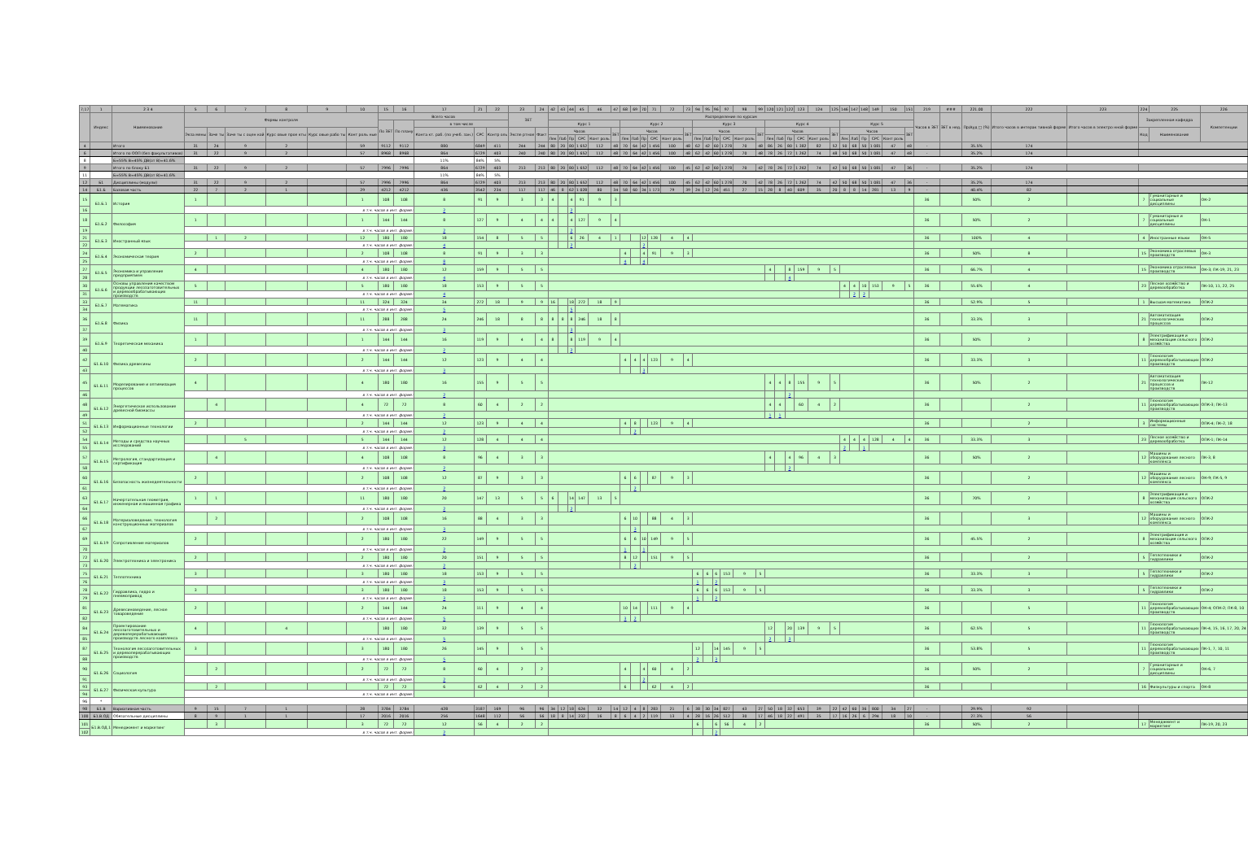| 7;17 | 1 | 2 3 4 | 5 | 6 | 7 | 8 | 9 | 10 | 15 | 16 | 17 | 21 | 22 | 23 | 24 | 42 | 43 | 44 | 45 | 46 | 47 | 68 | 69 | 70 | 71 | 72 | 73 | 94 | 95 | 96 | 97 | 98 | 99 | 120 | 121 | 122 | 123 | 124 | 125 | 146 | 147 | 148 | 149 | 150 | 151 | 219 | ### | 221.00 | 222 | 223 | 224 | 225 | 226 |
| | Индекс | Наименование | Формы контроля | | | | | | Всего часов | | | | | ЗЕТ | | Распределение по курсам | | | | | | | | | | | | | | | | | | | | | | | | | | | | | | Часов в ЗЕТ | ЗЕТ в нед. | Пр/Ауд □ (%) | Итого часов в интерак тивной форме | Итого часов в электро нной форме | Закрепленная кафедра | | Компетенции |
| | | | | | | | | | По ЗЕТ | По плану | в том числе | | | | | Курс 1 | | | | | | Курс 2 | | | | | | Курс 3 | | | | | | Курс 4 | | | | | | Курс 5 | | | | | | | | | | | | | |
| | | | Экза мены | Заче ты | Заче ты с оцен кой | Курс овые прое кты | Курс овые рабо ты | Конт роль ные | | | Конта кт. раб. (по учеб. зан.) | СРС | Контр оль | Экспе ртное | Факт | Часов | | | | | ЗЕТ | Часов | | | | | ЗЕТ | Часов | | | | | ЗЕТ | Часов | | | | | ЗЕТ | Часов | | | | | ЗЕТ | | | | | | Код | Наименование | |
| | | | | | | | | | | | | | | | | Лек | Лаб | Пр | СРС | Конт роль | | Лек | Лаб | Пр | СРС | Конт роль | | Лек | Лаб | Пр | СРС | Конт роль | | Лек | Лаб | Пр | СРС | Конт роль | | Лек | Лаб | Пр | СРС | Конт роль | | | | | | | | | |
| 4 | | Итого | 31 | 24 | 9 | 2 | | 59 | 9112 | 9112 | 880 | 6849 | 411 | 244 | 244 | 80 | 20 | 80 | 1 652 | 112 | 48 | 70 | 64 | 42 | 1 456 | 100 | 48 | 62 | 42 | 60 | 1 278 | 70 | 48 | 86 | 26 | 80 | 1 382 | 82 | 52 | 50 | 68 | 50 | 1 081 | 47 | 48 | - | | 35.5% | 174 | | | | |
| 6 | | Итого по ООП (без факультативов) | 31 | 22 | 9 | 2 | | 57 | 8968 | 8968 | 864 | 6729 | 403 | 240 | 240 | 80 | 20 | 80 | 1 652 | 112 | 48 | 70 | 64 | 42 | 1 456 | 100 | 48 | 62 | 42 | 60 | 1 278 | 70 | 48 | 78 | 26 | 72 | 1 262 | 74 | 48 | 50 | 68 | 50 | 1 081 | 47 | 48 | - | | 35.2% | 174 | | | | |
| 8 | | Б=55% В=45% ДВ(от В)=41.6% | | | | | | | | | 11% | 84% | 5% | | | | | | | | | | | | | | | | | | | | | | | | | | | | | | | | | | | | | | | | |
| 9 | | Итого по блоку Б1 | 31 | 22 | 9 | 2 | | 57 | 7996 | 7996 | 864 | 6729 | 403 | 213 | 213 | 80 | 20 | 80 | 1 652 | 112 | 48 | 70 | 64 | 42 | 1 456 | 100 | 45 | 62 | 42 | 60 | 1 278 | 70 | 42 | 78 | 26 | 72 | 1 262 | 74 | 42 | 50 | 68 | 50 | 1 081 | 47 | 36 | - | | 35.2% | 174 | | | | |
| 11 | | Б=55% В=45% ДВ(от В)=41.6% | | | | | | | | | 11% | 84% | 5% | | | | | | | | | | | | | | | | | | | | | | | | | | | | | | | | | | | | | | | | |
| 12 | Б1 | Дисциплины (модули) | 31 | 22 | 9 | 2 | | 57 | 7996 | 7996 | 864 | 6729 | 403 | 213 | 213 | 80 | 20 | 80 | 1 652 | 112 | 48 | 70 | 64 | 42 | 1 456 | 100 | 45 | 62 | 42 | 60 | 1 278 | 70 | 42 | 78 | 26 | 72 | 1 262 | 74 | 42 | 50 | 68 | 50 | 1 081 | 47 | 36 | - | | 35.2% | 174 | | | | |
| 14 | Б1.Б | Базовая часть | 22 | 7 | 2 | 1 | | 29 | 4212 | 4212 | 436 | 3542 | 234 | 117 | 117 | 46 | 8 | 62 | 1 028 | 80 | 34 | 58 | 60 | 34 | 1 173 | 79 | 39 | 24 | 12 | 26 | 451 | 27 | 15 | 28 | 8 | 40 | 609 | 35 | 20 | 8 | 8 | 14 | 281 | 13 | 9 | - | | 40.4% | 82 | | | | |
| 15 | Б1.Б.1 | История | 1 | | | | | 1 | 108 | 108 | 8 | 91 | 9 | 3 | 3 | 4 | | 4 | 91 | 9 | 3 | | | | | | | | | | | | | | | | | | | | | | | | | 36 | | 50% | 2 | | 7 | Гуманитарные и социальные дисциплины | ОК-2 |
| 16 | | | в т.ч. часов в инт. форме: | | | | | | | | 2 | | | | | | | 2 | | | | | | | | | | | | | | | | | | | | | | | | | | | | | | | | | | | |
| 18 | Б1.Б.2 | Философия | 1 | | | | | 1 | 144 | 144 | 8 | 127 | 9 | 4 | 4 | 4 | | 4 | 127 | 9 | 4 | | | | | | | | | | | | | | | | | | | | | | | | | 36 | | 50% | 2 | | 7 | Гуманитарные и социальные дисциплины | ОК-1 |
| 19 | | | в т.ч. часов в инт. форме: | | | | | | | | 2 | | | | | | | 2 | | | | | | | | | | | | | | | | | | | | | | | | | | | | | | | | | | | |
| 21 | Б1.Б.3 | Иностранный язык | | 1 | 2 | | | 12 | 180 | 180 | 18 | 154 | 8 | 5 | 5 | | | 6 | 26 | 4 | 1 | | | 12 | 128 | 4 | 4 | | | | | | | | | | | | | | | | | | | 36 | | 100% | 4 | | 4 | Иностранные языки | ОК-5 |
| 22 | | | в т.ч. часов в инт. форме: | | | | | | | | 4 | | | | | | | 2 | | | | | | 2 | | | | | | | | | | | | | | | | | | | | | | | | | | | | | |
| 24 | Б1.Б.4 | Экономическая теория | 2 | | | | | 2 | 108 | 108 | 8 | 91 | 9 | 3 | 3 | | | | | | | 4 | | 4 | 91 | 9 | 3 | | | | | | | | | | | | | | | | | | | 36 | | 50% | 8 | | 15 | Экономика отраслевых производств | ОК-3 |
| 25 | | | в т.ч. часов в инт. форме: | | | | | | | | 8 | | | | | | | | | | | 4 | | 4 | | | | | | | | | | | | | | | | | | | | | | | | | | | | | |
| 27 | Б1.Б.5 | Экономика и управление предприятием | 4 | | | | | 4 | 180 | 180 | 12 | 159 | 9 | 5 | 5 | | | | | | | | | | | | | | | | | | | 4 | | 8 | 159 | 9 | 5 | | | | | | | 36 | | 66.7% | 4 | | 15 | Экономика отраслевых производств | ОК-3; ПК-19, 21, 23 |
| 28 | | | в т.ч. часов в инт. форме: | | | | | | | | 4 | | | | | | | | | | | | | | | | | | | | | | | | | 4 | | | | | | | | | | | | | | | | | |
| 30 | Б1.Б.6 | Основы управления качеством продукции лесозаготовительных и деревообрабатывающих производств | 5 | | | | | 5 | 180 | 180 | 18 | 153 | 9 | 5 | 5 | | | | | | | | | | | | | | | | | | | | | | | | | 4 | 4 | 10 | 153 | 9 | 5 | 36 | | 55.6% | 4 | | 23 | Лесное хозяйство и деревообработка | ПК-10, 11, 22, 25 |
| 31 | | | в т.ч. часов в инт. форме: | | | | | | | | 4 | | | | | | | | | | | | | | | | | | | | | | | | | | | | | | 2 | 2 | | | | | | | | | | | |
| 33 | Б1.Б.7 | Математика | 11 | | | | | 11 | 324 | 324 | 34 | 272 | 18 | 9 | 9 | 16 | | 18 | 272 | 18 | 9 | | | | | | | | | | | | | | | | | | | | | | | | | 36 | | 52.9% | 5 | | 1 | Высшая математика | ОПК-2 |
| 34 | | | в т.ч. часов в инт. форме: | | | | | | | | 5 | | | | | | | 5 | | | | | | | | | | | | | | | | | | | | | | | | | | | | | | | | | | | |
| 36 | Б1.Б.8 | Физика | 11 | | | | | 11 | 288 | 288 | 24 | 246 | 18 | 8 | 8 | 8 | 8 | 8 | 246 | 18 | 8 | | | | | | | | | | | | | | | | | | | | | | | | | 36 | | 33.3% | 3 | | 21 | Автоматизация технологических процессов | ОПК-2 |
| 37 | | | в т.ч. часов в инт. форме: | | | | | | | | 3 | | | | | | | 3 | | | | | | | | | | | | | | | | | | | | | | | | | | | | | | | | | | | |
| 39 | Б1.Б.9 | Теоретическая механика | 1 | | | | | 1 | 144 | 144 | 16 | 119 | 9 | 4 | 4 | 8 | | 8 | 119 | 9 | 4 | | | | | | | | | | | | | | | | | | | | | | | | | 36 | | 50% | 2 | | 8 | Электрификация и механизация сельского хозяйства | ОПК-2 |
| 40 | | | в т.ч. часов в инт. форме: | | | | | | | | 2 | | | | | | | 2 | | | | | | | | | | | | | | | | | | | | | | | | | | | | | | | | | | | |
| 42 | Б1.Б.10 | Физика древесины | 2 | | | | | 2 | 144 | 144 | 12 | 123 | 9 | 4 | 4 | | | | | | | 4 | 4 | 4 | 123 | 9 | 4 | | | | | | | | | | | | | | | | | | | 36 | | 33.3% | 3 | | 11 | Технология деревообрабатывающих производств | ОПК-2 |
| 43 | | | в т.ч. часов в инт. форме: | | | | | | | | 3 | | | | | | | | | | | | | 3 | | | | | | | | | | | | | | | | | | | | | | | | | | | | | |
| 45 | Б1.Б.11 | Моделирование и оптимизация процессов | 4 | | | | | 4 | 180 | 180 | 16 | 155 | 9 | 5 | 5 | | | | | | | | | | | | | | | | | | | 4 | 4 | 8 | 155 | 9 | 5 | | | | | | | 36 | | 50% | 2 | | 21 | Автоматизация технологических процессов и производств | ПК-12 |
| 46 | | | в т.ч. часов в инт. форме: | | | | | | | | 2 | | | | | | | | | | | | | | | | | | | | | | | | | 2 | | | | | | | | | | | | | | | | | |
| 48 | Б1.Б.12 | Энергетическое использование древесной биомассы | | 4 | | | | 4 | 72 | 72 | 8 | 60 | 4 | 2 | 2 | | | | | | | | | | | | | | | | | | | 4 | 4 | | 60 | 4 | 2 | | | | | | | 36 | | | 2 | | 11 | Технология деревообрабатывающих производств | ОПК-3; ПК-13 |
| 49 | | | в т.ч. часов в инт. форме: | | | | | | | | 2 | | | | | | | | | | | | | | | | | | | | | | | 1 | 1 | | | | | | | | | | | | | | | | | | |
| 51 | Б1.Б.13 | Информационные технологии | 2 | | | | | 2 | 144 | 144 | 12 | 123 | 9 | 4 | 4 | | | | | | | 4 | 8 | | 123 | 9 | 4 | | | | | | | | | | | | | | | | | | | 36 | | | 2 | | 3 | Информационные системы | ОПК-4; ПК-2, 18 |
| 52 | | | в т.ч. часов в инт. форме: | | | | | | | | 2 | | | | | | | | | | | | 2 | | | | | | | | | | | | | | | | | | | | | | | | | | | | | | |
| 54 | Б1.Б.14 | Методы и средства научных исследований | | | 5 | | | 5 | 144 | 144 | 12 | 128 | 4 | 4 | 4 | | | | | | | | | | | | | | | | | | | | | | | | | 4 | 4 | 4 | 128 | 4 | 4 | 36 | | 33.3% | 3 | | 23 | Лесное хозяйство и деревообработка | ОПК-1; ПК-14 |
| 55 | | | в т.ч. часов в инт. форме: | | | | | | | | 3 | | | | | | | | | | | | | | | | | | | | | | | | | | | | | 2 | | 1 | | | | | | | | | | | |
| 57 | Б1.Б.15 | Метрология, стандартизация и сертификация | | 4 | | | | 4 | 108 | 108 | 8 | 96 | 4 | 3 | 3 | | | | | | | | | | | | | | | | | | | 4 | | 4 | 96 | 4 | 3 | | | | | | | 36 | | 50% | 2 | | 12 | Машины и оборудование лесного комплекса | ПК-3, 8 |
| 58 | | | в т.ч. часов в инт. форме: | | | | | | | | 2 | | | | | | | | | | | | | | | | | | | | | | | | | 2 | | | | | | | | | | | | | | | | | |
| 60 | Б1.Б.16 | Безопасность жизнедеятельности | 2 | | | | | 2 | 108 | 108 | 12 | 87 | 9 | 3 | 3 | | | | | | | 6 | 6 | | 87 | 9 | 3 | | | | | | | | | | | | | | | | | | | 36 | | | 2 | | 12 | Машины и оборудование лесного комплекса | ОК-9; ПК-5, 9 |
| 61 | | | в т.ч. часов в инт. форме: | | | | | | | | 2 | | | | | | | | | | | | 2 | | | | | | | | | | | | | | | | | | | | | | | | | | | | | | |
| 63 | Б1.Б.17 | Начертательная геометрия, инженерная и машинная графика | 1 | 1 | | | | 11 | 180 | 180 | 20 | 147 | 13 | 5 | 5 | 6 | | 14 | 147 | 13 | 5 | | | | | | | | | | | | | | | | | | | | | | | | | 36 | | 70% | 2 | | 8 | Электрификация и механизация сельского хозяйства | ОПК-2 |
| 64 | | | в т.ч. часов в инт. форме: | | | | | | | | 2 | | | | | | | 2 | | | | | | | | | | | | | | | | | | | | | | | | | | | | | | | | | | | |
| 66 | Б1.Б.18 | Материаловедение, технология конструкционных материалов | | 2 | | | | 2 | 108 | 108 | 16 | 88 | 4 | 3 | 3 | | | | | | | 6 | 10 | | 88 | 4 | 3 | | | | | | | | | | | | | | | | | | | 36 | | | 3 | | 12 | Машины и оборудование лесного комплекса | ОПК-2 |
| 67 | | | в т.ч. часов в инт. форме: | | | | | | | | 3 | | | | | | | | | | | | 3 | | | | | | | | | | | | | | | | | | | | | | | | | | | | | | |
| 69 | Б1.Б.19 | Сопротивление материалов | 2 | | | | | 2 | 180 | 180 | 22 | 149 | 9 | 5 | 5 | | | | | | | 6 | 6 | 10 | 149 | 9 | 5 | | | | | | | | | | | | | | | | | | | 36 | | 45.5% | 2 | | 8 | Электрификация и механизация сельского хозяйства | ОПК-2 |
| 70 | | | в т.ч. часов в инт. форме: | | | | | | | | 2 | | | | | | | | | | | 1 | | 1 | | | | | | | | | | | | | | | | | | | | | | | | | | | | | |
| 72 | Б1.Б.20 | Электротехника и электроника | 2 | | | | | 2 | 180 | 180 | 20 | 151 | 9 | 5 | 5 | | | | | | | 8 | 12 | | 151 | 9 | 5 | | | | | | | | | | | | | | | | | | | 36 | | | 2 | | 5 | Теплотехники и гидравлики | ОПК-2 |
| 73 | | | в т.ч. часов в инт. форме: | | | | | | | | 2 | | | | | | | | | | | | 2 | | | | | | | | | | | | | | | | | | | | | | | | | | | | | | |
| 75 | Б1.Б.21 | Теплотехника | 3 | | | | | 3 | 180 | 180 | 18 | 153 | 9 | 5 | 5 | | | | | | | | | | | | | 6 | 6 | 6 | 153 | 9 | 5 | | | | | | | | | | | | | 36 | | 33.3% | 3 | | 5 | Теплотехники и гидравлики | ОПК-2 |
| 76 | | | в т.ч. часов в инт. форме: | | | | | | | | 3 | | | | | | | | | | | | | | | | | 1 | | 2 | | | | | | | | | | | | | | | | | | | | | | | |
| 78 | Б1.Б.22 | Гидравлика, гидро и пневмопривод | 3 | | | | | 3 | 180 | 180 | 18 | 153 | 9 | 5 | 5 | | | | | | | | | | | | | 6 | 6 | 6 | 153 | 9 | 5 | | | | | | | | | | | | | 36 | | 33.3% | 3 | | 5 | Теплотехники и гидравлики | ОПК-2 |
| 79 | | | в т.ч. часов в инт. форме: | | | | | | | | 3 | | | | | | | | | | | | | | | | | 1 | | 2 | | | | | | | | | | | | | | | | | | | | | | | |
| 81 | Б1.Б.23 | Древесиноведение, лесное товароведение | 2 | | | | | 2 | 144 | 144 | 24 | 111 | 9 | 4 | 4 | | | | | | | 10 | 14 | | 111 | 9 | 4 | | | | | | | | | | | | | | | | | | | 36 | | | 5 | | 11 | Технология деревообрабатывающих производств | ОК-4; ОПК-2; ПК-8, 10 |
| 82 | | | в т.ч. часов в инт. форме: | | | | | | | | 5 | | | | | | | | | | | 3 | 2 | | | | | | | | | | | | | | | | | | | | | | | | | | | | | | |
| 84 | Б1.Б.24 | Проектирование лесозаготовительных и деревоперерабатывающих производств лесного комплекса | 4 | | | 4 | | | 180 | 180 | 32 | 139 | 9 | 5 | 5 | | | | | | | | | | | | | | | | | | | 12 | | 20 | 139 | 9 | 5 | | | | | | | 36 | | 62.5% | 5 | | 11 | Технология деревообрабатывающих производств | ПК-4, 15, 16, 17, 20, 24 |
| 85 | | | в т.ч. часов в инт. форме: | | | | | | | | 5 | | | | | | | | | | | | | | | | | | | | | | | 2 | | 3 | | | | | | | | | | | | | | | | | |
| 87 | Б1.Б.25 | Технология лесозаготовительных и деревоперерабатывающих производств | 3 | | | | | 3 | 180 | 180 | 26 | 145 | 9 | 5 | 5 | | | | | | | | | | | | | 12 | | 14 | 145 | 9 | 5 | | | | | | | | | | | | | 36 | | 53.8% | 5 | | 11 | Технология деревообрабатывающих производств | ПК-1, 7, 10, 11 |
| 88 | | | в т.ч. часов в инт. форме: | | | | | | | | 5 | | | | | | | | | | | | | | | | | 2 | | 3 | | | | | | | | | | | | | | | | | | | | | | | |
| 90 | Б1.Б.26 | Социология | | 2 | | | | 2 | 72 | 72 | 8 | 60 | 4 | 2 | 2 | | | | | | | 4 | | 4 | 60 | 4 | 2 | | | | | | | | | | | | | | | | | | | 36 | | 50% | 2 | | 7 | Гуманитарные и социальные дисциплины | ОК-6, 7 |
| 91 | | | в т.ч. часов в инт. форме: | | | | | | | | 2 | | | | | | | | | | | | | 2 | | | | | | | | | | | | | | | | | | | | | | | | | | | | | |
| 93 | Б1.Б.27 | Физическая культура | | 2 | | | | | 72 | 72 | 6 | 62 | 4 | 2 | 2 | | | | | | | 6 | | | 62 | 4 | 2 | | | | | | | | | | | | | | | | | | | 36 | | | | | 16 | Физкультуры и спорта | ОК-8 |
| 94 | | | в т.ч. часов в инт. форме: | | | | | | | | | | | | | | | | | | | | | | | | | | | | | | | | | | | | | | | | | | | | | | | | | | |
| 96 | * | | | | | | | | | | | | | | | | | | | | | | | | | | | | | | | | | | | | | | | | | | | | | | | | | | | | |
| 98 | Б1.В | Вариативная часть | 9 | 15 | 7 | 1 | | 28 | 3784 | 3784 | 428 | 3187 | 169 | 96 | 96 | 34 | 12 | 18 | 624 | 32 | 14 | 12 | 4 | 8 | 283 | 21 | 6 | 38 | 30 | 34 | 827 | 43 | 27 | 50 | 18 | 32 | 653 | 39 | 22 | 42 | 60 | 36 | 800 | 34 | 27 | - | | 29.9% | 92 | | | | |
| 100 | Б1.В.ОД | Обязательные дисциплины | 8 | 9 | 1 | 1 | | 17 | 2016 | 2016 | 256 | 1648 | 112 | 56 | 56 | 18 | 8 | 14 | 232 | 16 | 8 | 6 | 4 | 2 | 119 | 13 | 4 | 28 | 16 | 26 | 512 | 30 | 17 | 46 | 18 | 22 | 491 | 35 | 17 | 16 | 26 | 6 | 294 | 18 | 10 | - | | 27.3% | 56 | | | | |
| 101 | Б1.В.ОД.1 | Менеджмент и маркетинг | | 3 | | | | 3 | 72 | 72 | 12 | 56 | 4 | 2 | 2 | | | | | | | | | | | | | 6 | | 6 | 56 | 4 | 2 | | | | | | | | | | | | | 36 | | 50% | 2 | | 17 | Менеджмент и маркетинг | ПК-19, 20, 23 |
| 102 | | | в т.ч. часов в инт. форме: | | | | | | | | 2 | | | | | | | | | | | | | | | | | | | 2 | | | | | | | | | | | | | | | | | | | | | | | |